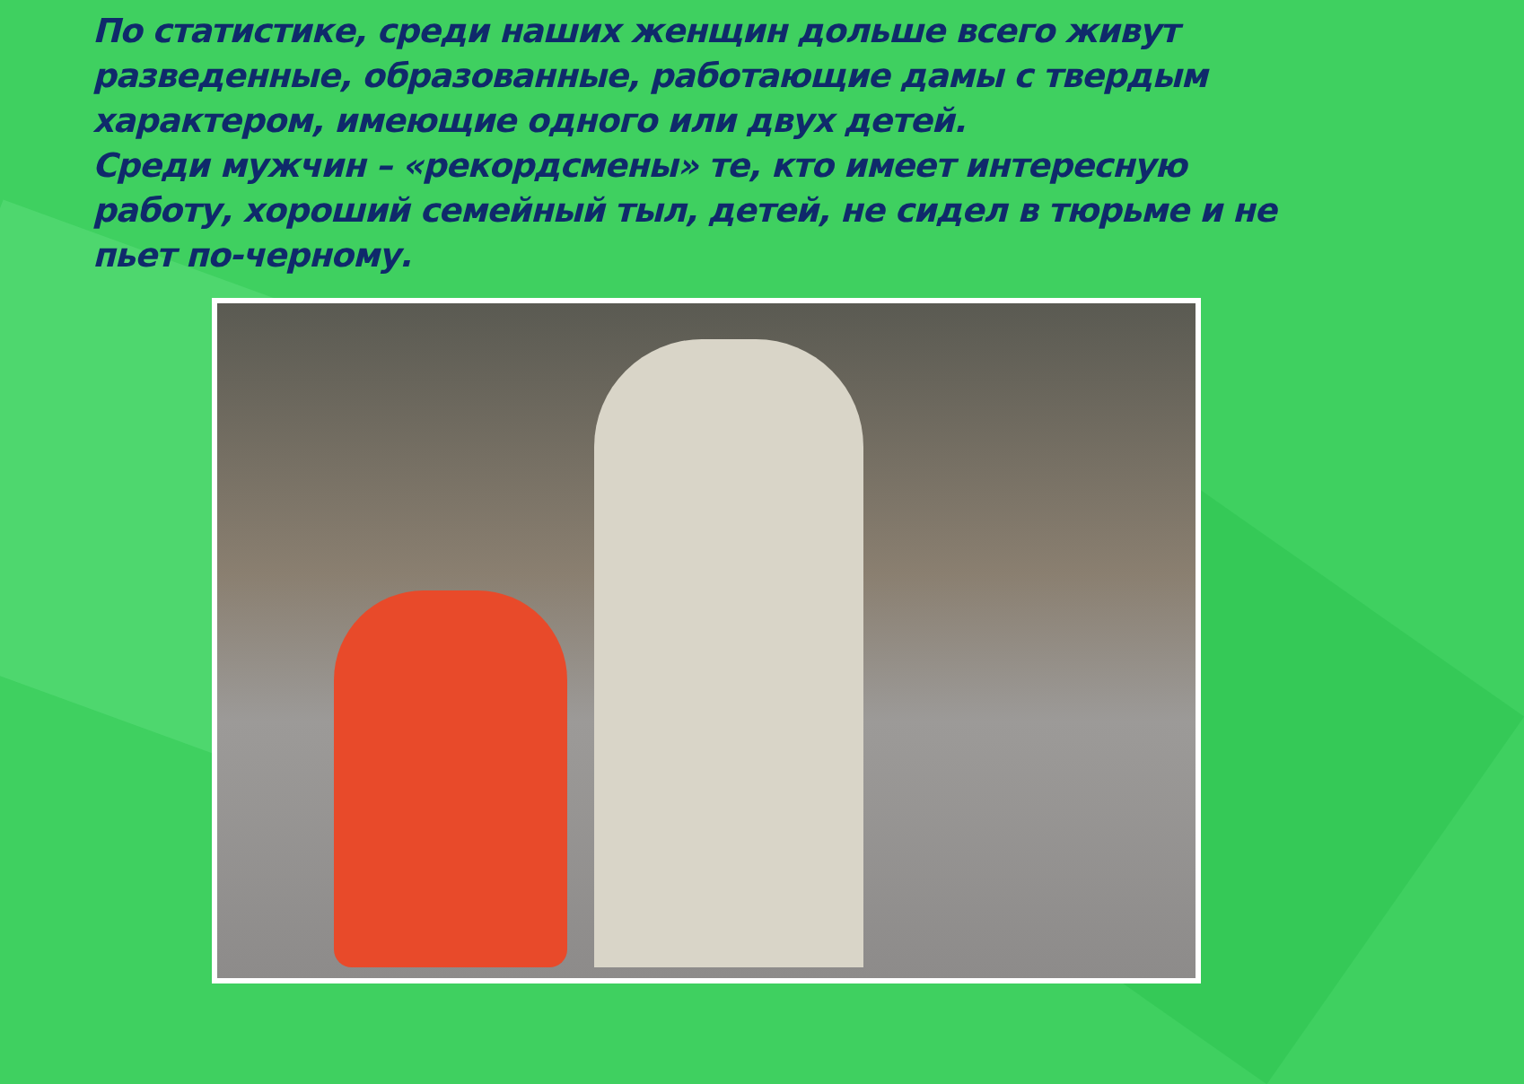По статистике, среди наших женщин дольше всего живут разведенные, образованные, работающие дамы с твердым характером, имеющие одного или двух детей.
Среди мужчин – «рекордсмены» те, кто имеет интересную работу, хороший семейный тыл, детей, не сидел в тюрьме и не пьет по-черному.